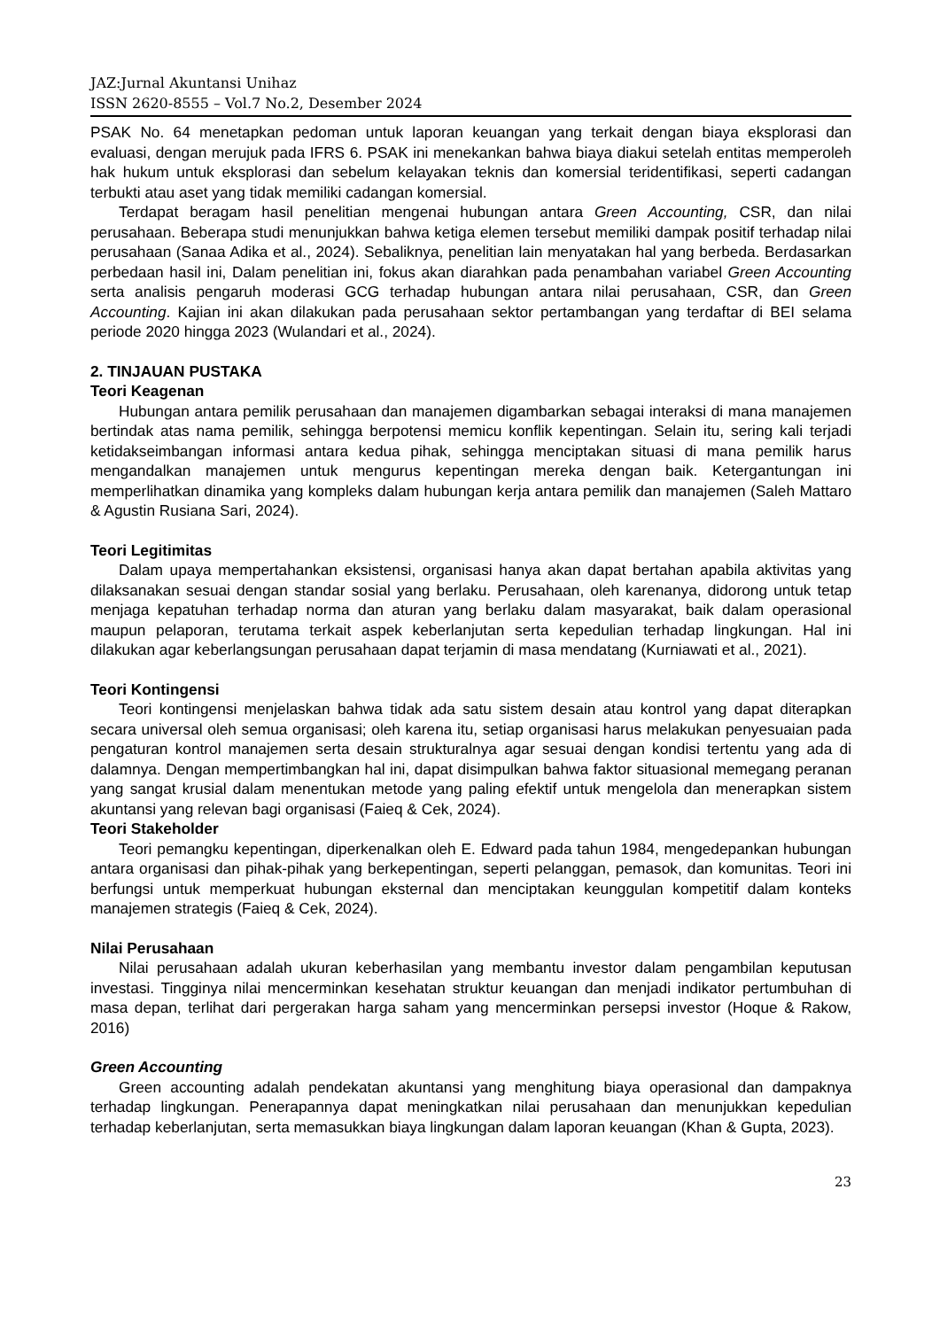JAZ:Jurnal Akuntansi Unihaz
ISSN 2620-8555 – Vol.7 No.2, Desember 2024
PSAK No. 64 menetapkan pedoman untuk laporan keuangan yang terkait dengan biaya eksplorasi dan evaluasi, dengan merujuk pada IFRS 6. PSAK ini menekankan bahwa biaya diakui setelah entitas memperoleh hak hukum untuk eksplorasi dan sebelum kelayakan teknis dan komersial teridentifikasi, seperti cadangan terbukti atau aset yang tidak memiliki cadangan komersial.
Terdapat beragam hasil penelitian mengenai hubungan antara Green Accounting, CSR, dan nilai perusahaan. Beberapa studi menunjukkan bahwa ketiga elemen tersebut memiliki dampak positif terhadap nilai perusahaan (Sanaa Adika et al., 2024). Sebaliknya, penelitian lain menyatakan hal yang berbeda. Berdasarkan perbedaan hasil ini, Dalam penelitian ini, fokus akan diarahkan pada penambahan variabel Green Accounting serta analisis pengaruh moderasi GCG terhadap hubungan antara nilai perusahaan, CSR, dan Green Accounting. Kajian ini akan dilakukan pada perusahaan sektor pertambangan yang terdaftar di BEI selama periode 2020 hingga 2023 (Wulandari et al., 2024).
2. TINJAUAN PUSTAKA
Teori Keagenan
Hubungan antara pemilik perusahaan dan manajemen digambarkan sebagai interaksi di mana manajemen bertindak atas nama pemilik, sehingga berpotensi memicu konflik kepentingan. Selain itu, sering kali terjadi ketidakseimbangan informasi antara kedua pihak, sehingga menciptakan situasi di mana pemilik harus mengandalkan manajemen untuk mengurus kepentingan mereka dengan baik. Ketergantungan ini memperlihatkan dinamika yang kompleks dalam hubungan kerja antara pemilik dan manajemen (Saleh Mattaro & Agustin Rusiana Sari, 2024).
Teori Legitimitas
Dalam upaya mempertahankan eksistensi, organisasi hanya akan dapat bertahan apabila aktivitas yang dilaksanakan sesuai dengan standar sosial yang berlaku. Perusahaan, oleh karenanya, didorong untuk tetap menjaga kepatuhan terhadap norma dan aturan yang berlaku dalam masyarakat, baik dalam operasional maupun pelaporan, terutama terkait aspek keberlanjutan serta kepedulian terhadap lingkungan. Hal ini dilakukan agar keberlangsungan perusahaan dapat terjamin di masa mendatang (Kurniawati et al., 2021).
Teori Kontingensi
Teori kontingensi menjelaskan bahwa tidak ada satu sistem desain atau kontrol yang dapat diterapkan secara universal oleh semua organisasi; oleh karena itu, setiap organisasi harus melakukan penyesuaian pada pengaturan kontrol manajemen serta desain strukturalnya agar sesuai dengan kondisi tertentu yang ada di dalamnya. Dengan mempertimbangkan hal ini, dapat disimpulkan bahwa faktor situasional memegang peranan yang sangat krusial dalam menentukan metode yang paling efektif untuk mengelola dan menerapkan sistem akuntansi yang relevan bagi organisasi (Faieq & Cek, 2024).
Teori Stakeholder
Teori pemangku kepentingan, diperkenalkan oleh E. Edward pada tahun 1984, mengedepankan hubungan antara organisasi dan pihak-pihak yang berkepentingan, seperti pelanggan, pemasok, dan komunitas. Teori ini berfungsi untuk memperkuat hubungan eksternal dan menciptakan keunggulan kompetitif dalam konteks manajemen strategis (Faieq & Cek, 2024).
Nilai Perusahaan
Nilai perusahaan adalah ukuran keberhasilan yang membantu investor dalam pengambilan keputusan investasi. Tingginya nilai mencerminkan kesehatan struktur keuangan dan menjadi indikator pertumbuhan di masa depan, terlihat dari pergerakan harga saham yang mencerminkan persepsi investor (Hoque & Rakow, 2016)
Green Accounting
Green accounting adalah pendekatan akuntansi yang menghitung biaya operasional dan dampaknya terhadap lingkungan. Penerapannya dapat meningkatkan nilai perusahaan dan menunjukkan kepedulian terhadap keberlanjutan, serta memasukkan biaya lingkungan dalam laporan keuangan (Khan & Gupta, 2023).
23